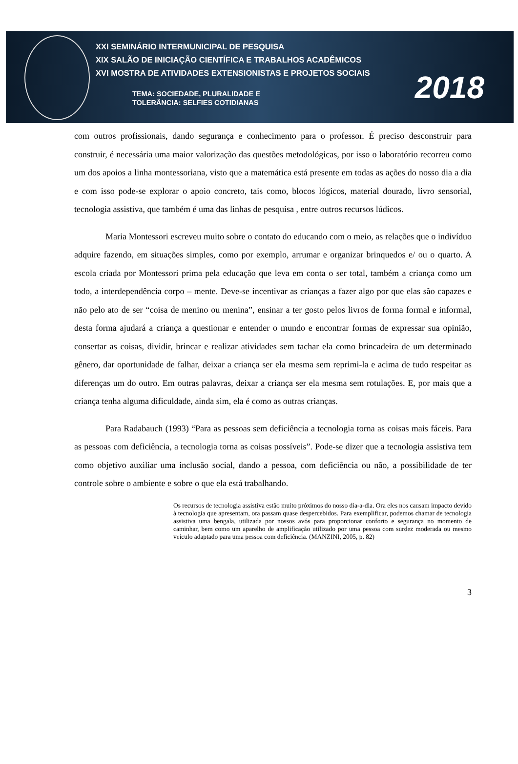XXI SEMINÁRIO INTERMUNICIPAL DE PESQUISA
XIX SALÃO DE INICIAÇÃO CIENTÍFICA E TRABALHOS ACADÊMICOS
XVI MOSTRA DE ATIVIDADES EXTENSIONISTAS E PROJETOS SOCIAIS
TEMA: SOCIEDADE, PLURALIDADE E
TOLERÂNCIA: SELFIES COTIDIANAS
2018
com outros profissionais, dando segurança e conhecimento para o professor. É preciso desconstruir para construir, é necessária uma maior valorização das questões metodológicas, por isso o laboratório recorreu como um dos apoios a linha montessoriana, visto que a matemática está presente em todas as ações do nosso dia a dia e com isso pode-se explorar o apoio concreto, tais como, blocos lógicos, material dourado, livro sensorial, tecnologia assistiva, que também é uma das linhas de pesquisa , entre outros recursos lúdicos.
Maria Montessori escreveu muito sobre o contato do educando com o meio, as relações que o indivíduo adquire fazendo, em situações simples, como por exemplo, arrumar e organizar brinquedos e/ ou o quarto. A escola criada por Montessori prima pela educação que leva em conta o ser total, também a criança como um todo, a interdependência corpo – mente. Deve-se incentivar as crianças a fazer algo por que elas são capazes e não pelo ato de ser “coisa de menino ou menina”, ensinar a ter gosto pelos livros de forma formal e informal, desta forma ajudará a criança a questionar e entender o mundo e encontrar formas de expressar sua opinião, consertar as coisas, dividir, brincar e realizar atividades sem tachar ela como brincadeira de um determinado gênero, dar oportunidade de falhar, deixar a criança ser ela mesma sem reprimi-la e acima de tudo respeitar as diferenças um do outro. Em outras palavras, deixar a criança ser ela mesma sem rotulações. E, por mais que a criança tenha alguma dificuldade, ainda sim, ela é como as outras crianças.
Para Radabauch (1993) “Para as pessoas sem deficiência a tecnologia torna as coisas mais fáceis. Para as pessoas com deficiência, a tecnologia torna as coisas possíveis”. Pode-se dizer que a tecnologia assistiva tem como objetivo auxiliar uma inclusão social, dando a pessoa, com deficiência ou não, a possibilidade de ter controle sobre o ambiente e sobre o que ela está trabalhando.
Os recursos de tecnologia assistiva estão muito próximos do nosso dia-a-dia. Ora eles nos causam impacto devido à tecnologia que apresentam, ora passam quase despercebidos. Para exemplificar, podemos chamar de tecnologia assistiva uma bengala, utilizada por nossos avós para proporcionar conforto e segurança no momento de caminhar, bem como um aparelho de amplificação utilizado por uma pessoa com surdez moderada ou mesmo veículo adaptado para uma pessoa com deficiência. (MANZINI, 2005, p. 82)
3